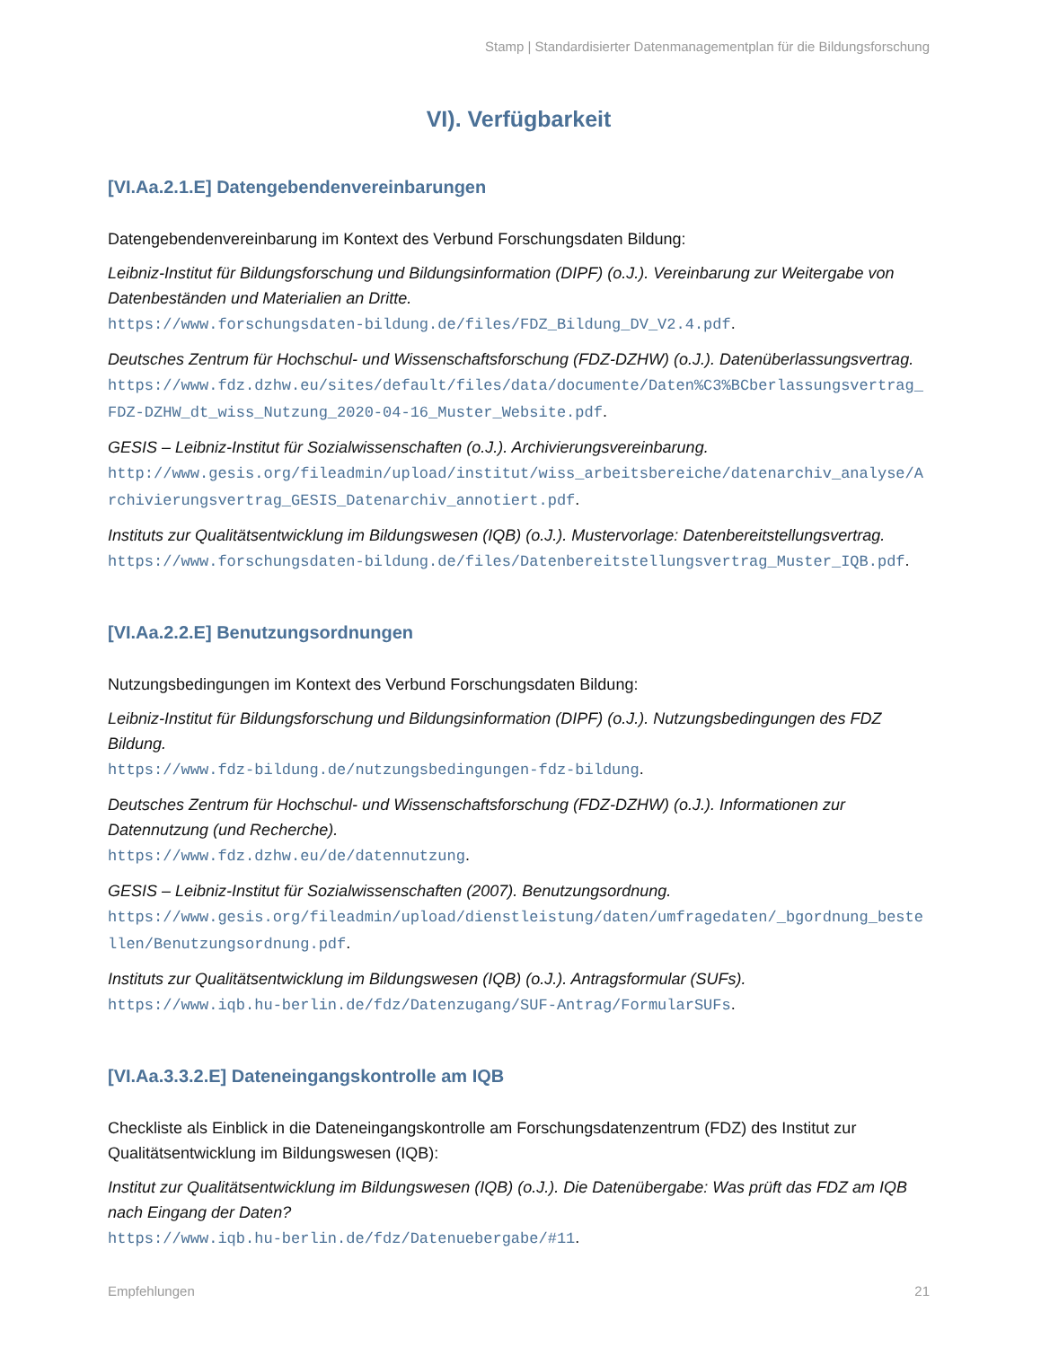Stamp | Standardisierter Datenmanagementplan für die Bildungsforschung
VI). Verfügbarkeit
[VI.Aa.2.1.E] Datengebendenvereinbarungen
Datengebendenvereinbarung im Kontext des Verbund Forschungsdaten Bildung:
Leibniz-Institut für Bildungsforschung und Bildungsinformation (DIPF) (o.J.). Vereinbarung zur Weitergabe von Datenbeständen und Materialien an Dritte.
https://www.forschungsdaten-bildung.de/files/FDZ_Bildung_DV_V2.4.pdf.
Deutsches Zentrum für Hochschul- und Wissenschaftsforschung (FDZ-DZHW) (o.J.). Datenüberlassungsvertrag.
https://www.fdz.dzhw.eu/sites/default/files/data/documente/Daten%C3%BCberlassungsvertrag_FDZ-DZHW_dt_wiss_Nutzung_2020-04-16_Muster_Website.pdf.
GESIS – Leibniz-Institut für Sozialwissenschaften (o.J.). Archivierungsvereinbarung.
http://www.gesis.org/fileadmin/upload/institut/wiss_arbeitsbereiche/datenarchiv_analyse/Archivierungsvertrag_GESIS_Datenarchiv_annotiert.pdf.
Instituts zur Qualitätsentwicklung im Bildungswesen (IQB) (o.J.). Mustervorlage: Datenbereitstellungsvertrag.
https://www.forschungsdaten-bildung.de/files/Datenbereitstellungsvertrag_Muster_IQB.pdf.
[VI.Aa.2.2.E] Benutzungsordnungen
Nutzungsbedingungen im Kontext des Verbund Forschungsdaten Bildung:
Leibniz-Institut für Bildungsforschung und Bildungsinformation (DIPF) (o.J.). Nutzungsbedingungen des FDZ Bildung.
https://www.fdz-bildung.de/nutzungsbedingungen-fdz-bildung.
Deutsches Zentrum für Hochschul- und Wissenschaftsforschung (FDZ-DZHW) (o.J.). Informationen zur Datennutzung (und Recherche).
https://www.fdz.dzhw.eu/de/datennutzung.
GESIS – Leibniz-Institut für Sozialwissenschaften (2007). Benutzungsordnung.
https://www.gesis.org/fileadmin/upload/dienstleistung/daten/umfragedaten/_bgordnung_bestellen/Benutzungsordnung.pdf.
Instituts zur Qualitätsentwicklung im Bildungswesen (IQB) (o.J.). Antragsformular (SUFs).
https://www.iqb.hu-berlin.de/fdz/Datenzugang/SUF-Antrag/FormularSUFs.
[VI.Aa.3.3.2.E] Dateneingangskontrolle am IQB
Checkliste als Einblick in die Dateneingangskontrolle am Forschungsdatenzentrum (FDZ) des Institut zur Qualitätsentwicklung im Bildungswesen (IQB):
Institut zur Qualitätsentwicklung im Bildungswesen (IQB) (o.J.). Die Datenübergabe: Was prüft das FDZ am IQB nach Eingang der Daten?
https://www.iqb.hu-berlin.de/fdz/Datenuebergabe/#11.
Empfehlungen 21